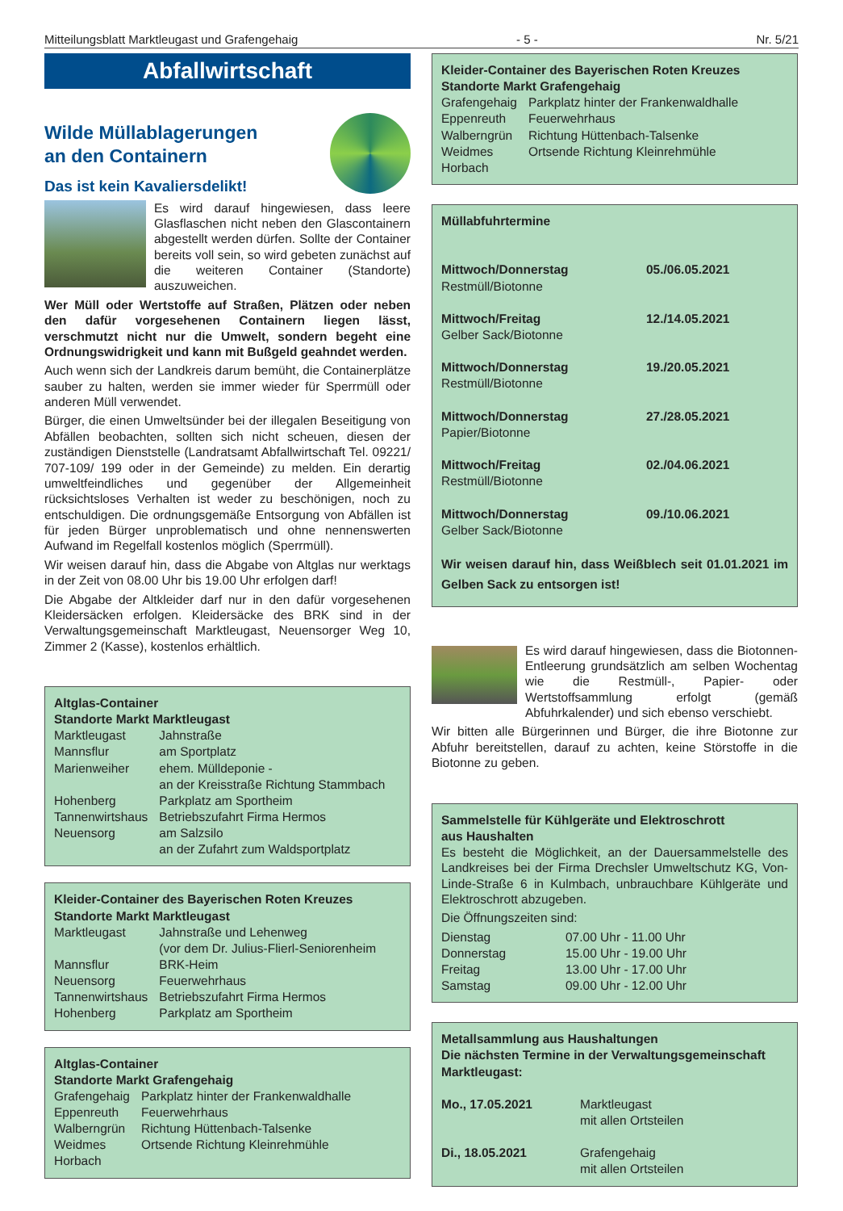Mitteilungsblatt Marktleugast und Grafengehaig - 5 - Nr. 5/21
Abfallwirtschaft
Wilde Müllablagerungen
an den Containern
Das ist kein Kavaliersdelikt!
Es wird darauf hingewiesen, dass leere Glasflaschen nicht neben den Glascontainern abgestellt werden dürfen. Sollte der Container bereits voll sein, so wird gebeten zunächst auf die weiteren Container (Standorte) auszuweichen.
Wer Müll oder Wertstoffe auf Straßen, Plätzen oder neben den dafür vorgesehenen Containern liegen lässt, verschmutzt nicht nur die Umwelt, sondern begeht eine Ordnungswidrigkeit und kann mit Bußgeld geahndet werden.
Auch wenn sich der Landkreis darum bemüht, die Containerplätze sauber zu halten, werden sie immer wieder für Sperrmüll oder anderen Müll verwendet.
Bürger, die einen Umweltsünder bei der illegalen Beseitigung von Abfällen beobachten, sollten sich nicht scheuen, diesen der zuständigen Dienststelle (Landratsamt Abfallwirtschaft Tel. 09221/ 707-109/ 199 oder in der Gemeinde) zu melden. Ein derartig umweltfeindliches und gegenüber der Allgemeinheit rücksichtsloses Verhalten ist weder zu beschönigen, noch zu entschuldigen. Die ordnungsgemäße Entsorgung von Abfällen ist für jeden Bürger unproblematisch und ohne nennenswerten Aufwand im Regelfall kostenlos möglich (Sperrmüll).
Wir weisen darauf hin, dass die Abgabe von Altglas nur werktags in der Zeit von 08.00 Uhr bis 19.00 Uhr erfolgen darf!
Die Abgabe der Altkleider darf nur in den dafür vorgesehenen Kleidersäcken erfolgen. Kleidersäcke des BRK sind in der Verwaltungsgemeinschaft Marktleugast, Neuensorger Weg 10, Zimmer 2 (Kasse), kostenlos erhältlich.
Altglas-Container
Standorte Markt Marktleugast
| Marktleugast | Jahnstraße |
| Mannsflur | am Sportplatz |
| Marienweiher | ehem. Mülldeponie - an der Kreisstraße Richtung Stammbach |
| Hohenberg | Parkplatz am Sportheim |
| Tannenwirtshaus | Betriebszufahrt Firma Hermos |
| Neuensorg | am Salzsilo an der Zufahrt zum Waldsportplatz |
Kleider-Container des Bayerischen Roten Kreuzes
Standorte Markt Marktleugast
| Marktleugast | Jahnstraße und Lehenweg (vor dem Dr. Julius-Flierl-Seniorenheim |
| Mannsflur | BRK-Heim |
| Neuensorg | Feuerwehrhaus |
| Tannenwirtshaus | Betriebszufahrt Firma Hermos |
| Hohenberg | Parkplatz am Sportheim |
Altglas-Container
Standorte Markt Grafengehaig
| Grafengehaig | Parkplatz hinter der Frankenwaldhalle |
| Eppenreuth | Feuerwehrhaus |
| Walberngrün | Richtung Hüttenbach-Talsenke |
| Weidmes | Ortsende Richtung Kleinrehmühle |
| Horbach | |
Kleider-Container des Bayerischen Roten Kreuzes
Standorte Markt Grafengehaig
| Grafengehaig | Parkplatz hinter der Frankenwaldhalle |
| Eppenreuth | Feuerwehrhaus |
| Walberngrün | Richtung Hüttenbach-Talsenke |
| Weidmes | Ortsende Richtung Kleinrehmühle |
| Horbach | |
Müllabfuhrtermine
| Mittwoch/Donnerstag Restmüll/Biotonne | 05./06.05.2021 |
| Mittwoch/Freitag Gelber Sack/Biotonne | 12./14.05.2021 |
| Mittwoch/Donnerstag Restmüll/Biotonne | 19./20.05.2021 |
| Mittwoch/Donnerstag Papier/Biotonne | 27./28.05.2021 |
| Mittwoch/Freitag Restmüll/Biotonne | 02./04.06.2021 |
| Mittwoch/Donnerstag Gelber Sack/Biotonne | 09./10.06.2021 |
Wir weisen darauf hin, dass Weißblech seit 01.01.2021 im Gelben Sack zu entsorgen ist!
Es wird darauf hingewiesen, dass die Biotonnen-Entleerung grundsätzlich am selben Wochentag wie die Restmüll-, Papier- oder Wertstoffsammlung erfolgt (gemäß Abfuhrkalender) und sich ebenso verschiebt.
Wir bitten alle Bürgerinnen und Bürger, die ihre Biotonne zur Abfuhr bereitstellen, darauf zu achten, keine Störstoffe in die Biotonne zu geben.
Sammelstelle für Kühlgeräte und Elektroschrott
aus Haushalten
Es besteht die Möglichkeit, an der Dauersammelstelle des Landkreises bei der Firma Drechsler Umweltschutz KG, Von-Linde-Straße 6 in Kulmbach, unbrauchbare Kühlgeräte und Elektroschrott abzugeben.
Die Öffnungszeiten sind:
| Dienstag | 07.00 Uhr - 11.00 Uhr |
| Donnerstag | 15.00 Uhr - 19.00 Uhr |
| Freitag | 13.00 Uhr - 17.00 Uhr |
| Samstag | 09.00 Uhr - 12.00 Uhr |
Metallsammlung aus Haushaltungen
Die nächsten Termine in der Verwaltungsgemeinschaft Marktleugast:
| Mo., 17.05.2021 | Marktleugast mit allen Ortsteilen |
| Di., 18.05.2021 | Grafengehaig mit allen Ortsteilen |